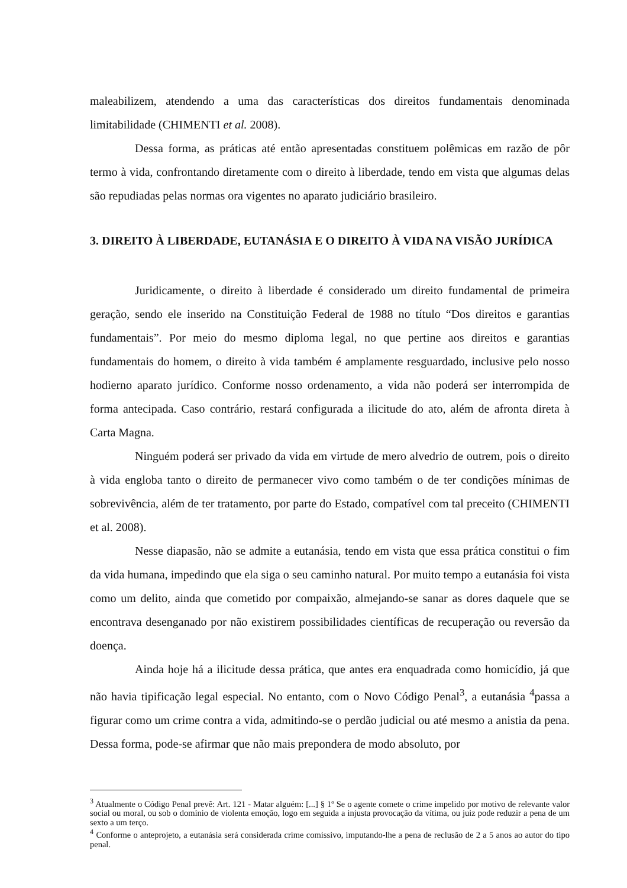maleabilizem, atendendo a uma das características dos direitos fundamentais denominada limitabilidade (CHIMENTI et al. 2008).
Dessa forma, as práticas até então apresentadas constituem polêmicas em razão de pôr termo à vida, confrontando diretamente com o direito à liberdade, tendo em vista que algumas delas são repudiadas pelas normas ora vigentes no aparato judiciário brasileiro.
3. DIREITO À LIBERDADE, EUTANÁSIA E O DIREITO À VIDA NA VISÃO JURÍDICA
Juridicamente, o direito à liberdade é considerado um direito fundamental de primeira geração, sendo ele inserido na Constituição Federal de 1988 no título “Dos direitos e garantias fundamentais”. Por meio do mesmo diploma legal, no que pertine aos direitos e garantias fundamentais do homem, o direito à vida também é amplamente resguardado, inclusive pelo nosso hodierno aparato jurídico. Conforme nosso ordenamento, a vida não poderá ser interrompida de forma antecipada. Caso contrário, restará configurada a ilicitude do ato, além de afronta direta à Carta Magna.
Ninguém poderá ser privado da vida em virtude de mero alvedrio de outrem, pois o direito à vida engloba tanto o direito de permanecer vivo como também o de ter condições mínimas de sobrevivência, além de ter tratamento, por parte do Estado, compatível com tal preceito (CHIMENTI et al. 2008).
Nesse diapasão, não se admite a eutanásia, tendo em vista que essa prática constitui o fim da vida humana, impedindo que ela siga o seu caminho natural. Por muito tempo a eutanásia foi vista como um delito, ainda que cometido por compaixão, almejando-se sanar as dores daquele que se encontrava desenganado por não existirem possibilidades científicas de recuperação ou reversão da doença.
Ainda hoje há a ilicitude dessa prática, que antes era enquadrada como homicídio, já que não havia tipificação legal especial. No entanto, com o Novo Código Penal<sup>3</sup>, a eutanásia <sup>4</sup>passa a figurar como um crime contra a vida, admitindo-se o perdão judicial ou até mesmo a anistia da pena. Dessa forma, pode-se afirmar que não mais prepondera de modo absoluto, por
<sup>3</sup> Atualmente o Código Penal prevê: Art. 121 - Matar alguém: [...] § 1º Se o agente comete o crime impelido por motivo de relevante valor social ou moral, ou sob o domínio de violenta emoção, logo em seguida a injusta provocação da vítima, ou juiz pode reduzir a pena de um sexto a um terço.
<sup>4</sup> Conforme o anteprojeto, a eutanásia será considerada crime comissivo, imputando-lhe a pena de reclusão de 2 a 5 anos ao autor do tipo penal.